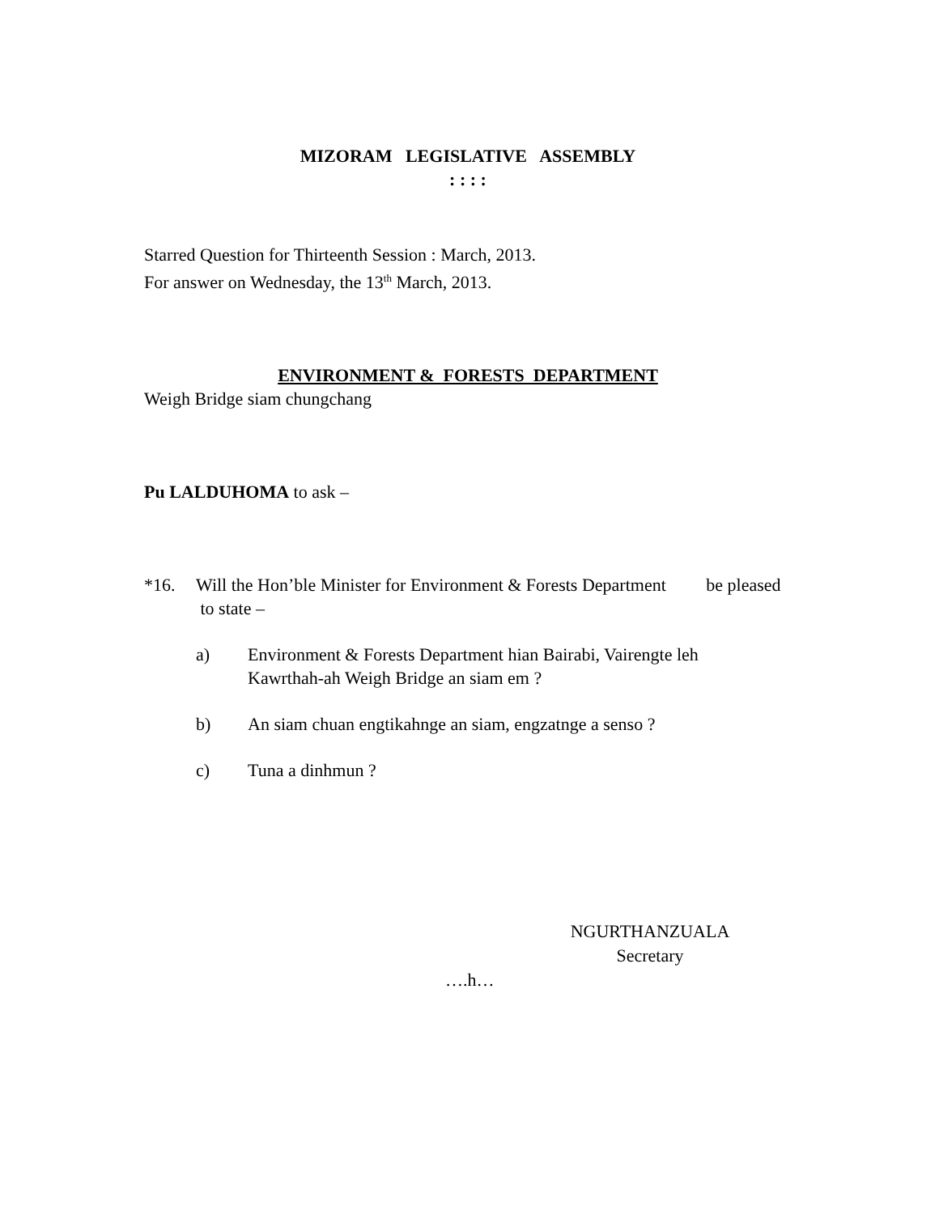MIZORAM LEGISLATIVE ASSEMBLY
: : : :
Starred Question for Thirteenth Session : March, 2013.
For answer on Wednesday, the 13<sup>th</sup> March, 2013.
ENVIRONMENT & FORESTS DEPARTMENT
Weigh Bridge siam chungchang
Pu LALDUHOMA to ask –
*16. Will the Hon’ble Minister for Environment & Forests Department be pleased to state –
a) Environment & Forests Department hian Bairabi, Vairengte leh Kawrthah-ah Weigh Bridge an siam em ?
b) An siam chuan engtikahnge an siam, engzatnge a senso ?
c) Tuna a dinhmun ?
NGURTHANZUALA
Secretary
….h…